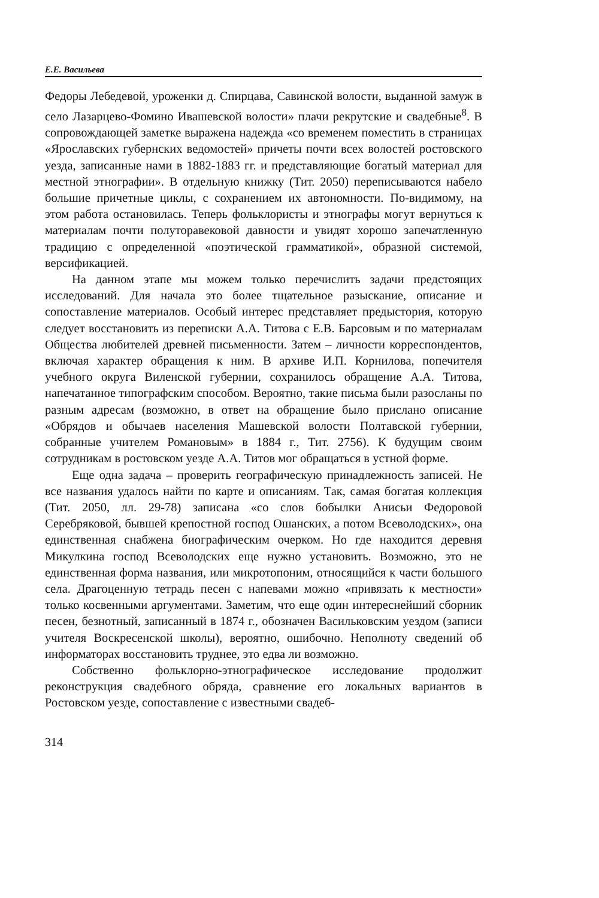Е.Е. Васильева
Федоры Лебедевой, уроженки д. Спирцава, Савинской волости, выданной замуж в село Лазарцево-Фомино Ивашевской волости» плачи рекрутские и свадебные<sup>8</sup>. В сопровождающей заметке выражена надежда «со временем поместить в страницах «Ярославских губернских ведомостей» причеты почти всех волостей ростовского уезда, записанные нами в 1882-1883 гг. и представляющие богатый материал для местной этнографии». В отдельную книжку (Тит. 2050) переписываются набело большие причетные циклы, с сохранением их автономности. По-видимому, на этом работа остановилась. Теперь фольклористы и этнографы могут вернуться к материалам почти полуторавековой давности и увидят хорошо запечатленную традицию с определенной «поэтической грамматикой», образной системой, версификацией.
На данном этапе мы можем только перечислить задачи предстоящих исследований. Для начала это более тщательное разыскание, описание и сопоставление материалов. Особый интерес представляет предыстория, которую следует восстановить из переписки А.А. Титова с Е.В. Барсовым и по материалам Общества любителей древней письменности. Затем – личности корреспондентов, включая характер обращения к ним. В архиве И.П. Корнилова, попечителя учебного округа Виленской губернии, сохранилось обращение А.А. Титова, напечатанное типографским способом. Вероятно, такие письма были разосланы по разным адресам (возможно, в ответ на обращение было прислано описание «Обрядов и обычаев населения Машевской волости Полтавской губернии, собранные учителем Романовым» в 1884 г., Тит. 2756). К будущим своим сотрудникам в ростовском уезде А.А. Титов мог обращаться в устной форме.
Еще одна задача – проверить географическую принадлежность записей. Не все названия удалось найти по карте и описаниям. Так, самая богатая коллекция (Тит. 2050, лл. 29-78) записана «со слов бобылки Анисьи Федоровой Серебряковой, бывшей крепостной господ Ошанских, а потом Всеволодских», она единственная снабжена биографическим очерком. Но где находится деревня Микулкина господ Всеволодских еще нужно установить. Возможно, это не единственная форма названия, или микротопоним, относящийся к части большого села. Драгоценную тетрадь песен с напевами можно «привязать к местности» только косвенными аргументами. Заметим, что еще один интереснейший сборник песен, безнотный, записанный в 1874 г., обозначен Васильковским уездом (записи учителя Воскресенской школы), вероятно, ошибочно. Неполноту сведений об информаторах восстановить труднее, это едва ли возможно.
Собственно фольклорно-этнографическое исследование продолжит реконструкция свадебного обряда, сравнение его локальных вариантов в Ростовском уезде, сопоставление с известными свадеб-
314